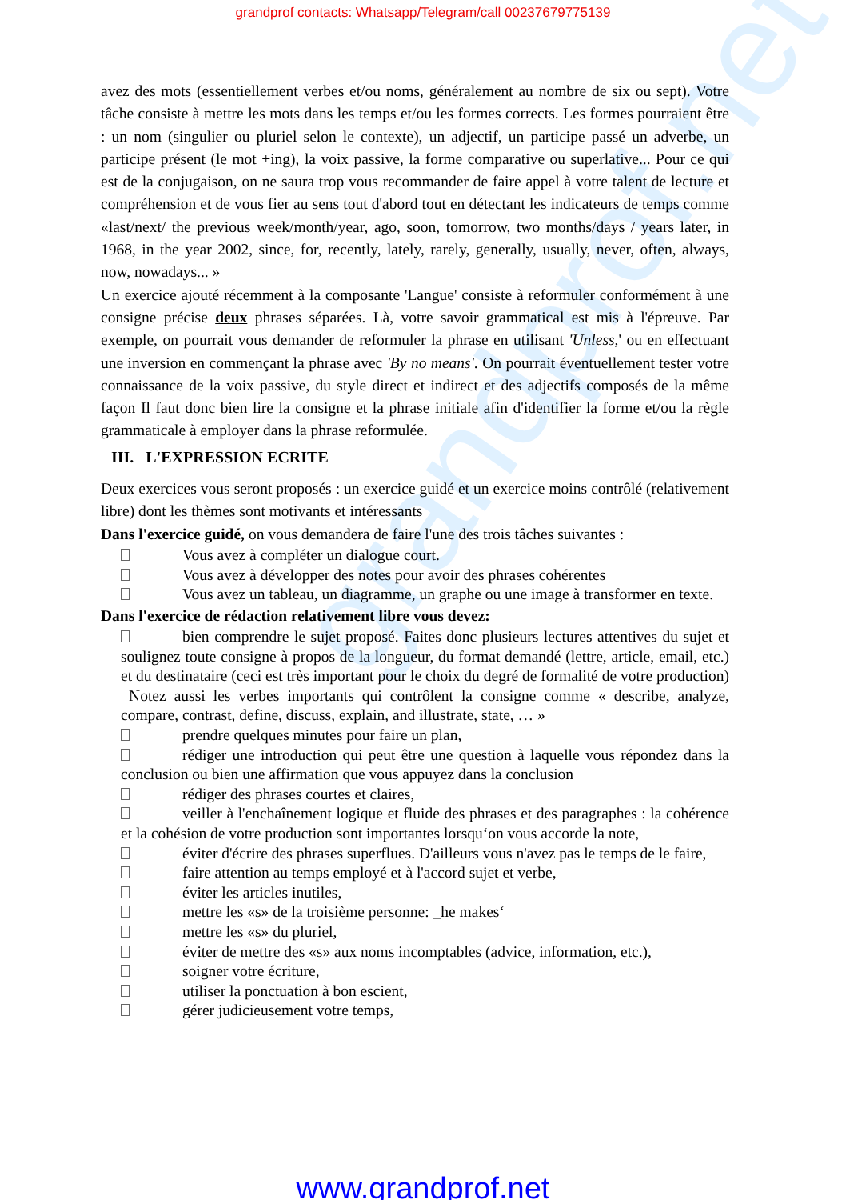grandprof contacts: Whatsapp/Telegram/call 00237679775139
grandprof.net
avez des mots (essentiellement verbes et/ou noms, généralement au nombre de six ou sept). Votre tâche consiste à mettre les mots dans les temps et/ou les formes corrects. Les formes pourraient être : un nom (singulier ou pluriel selon le contexte), un adjectif, un participe passé un adverbe, un participe présent (le mot +ing), la voix passive, la forme comparative ou superlative... Pour ce qui est de la conjugaison, on ne saura trop vous recommander de faire appel à votre talent de lecture et compréhension et de vous fier au sens tout d'abord tout en détectant les indicateurs de temps comme «last/next/ the previous week/month/year, ago, soon, tomorrow, two months/days / years later, in 1968, in the year 2002, since, for, recently, lately, rarely, generally, usually, never, often, always, now, nowadays... »
Un exercice ajouté récemment à la composante 'Langue' consiste à reformuler conformément à une consigne précise deux phrases séparées. Là, votre savoir grammatical est mis à l'épreuve. Par exemple, on pourrait vous demander de reformuler la phrase en utilisant 'Unless,' ou en effectuant une inversion en commençant la phrase avec 'By no means'. On pourrait éventuellement tester votre connaissance de la voix passive, du style direct et indirect et des adjectifs composés de la même façon Il faut donc bien lire la consigne et la phrase initiale afin d'identifier la forme et/ou la règle grammaticale à employer dans la phrase reformulée.
III. L'EXPRESSION ECRITE
Deux exercices vous seront proposés : un exercice guidé et un exercice moins contrôlé (relativement libre) dont les thèmes sont motivants et intéressants
Dans l'exercice guidé, on vous demandera de faire l'une des trois tâches suivantes :
Vous avez à compléter un dialogue court.
Vous avez à développer des notes pour avoir des phrases cohérentes
Vous avez un tableau, un diagramme, un graphe ou une image à transformer en texte.
Dans l'exercice de rédaction relativement libre vous devez:
bien comprendre le sujet proposé. Faites donc plusieurs lectures attentives du sujet et soulignez toute consigne à propos de la longueur, du format demandé (lettre, article, email, etc.) et du destinataire (ceci est très important pour le choix du degré de formalité de votre production) Notez aussi les verbes importants qui contrôlent la consigne comme « describe, analyze, compare, contrast, define, discuss, explain, and illustrate, state, … »
prendre quelques minutes pour faire un plan,
rédiger une introduction qui peut être une question à laquelle vous répondez dans la conclusion ou bien une affirmation que vous appuyez dans la conclusion
rédiger des phrases courtes et claires,
veiller à l'enchaînement logique et fluide des phrases et des paragraphes : la cohérence et la cohésion de votre production sont importantes lorsqu‘on vous accorde la note,
éviter d'écrire des phrases superflues. D'ailleurs vous n'avez pas le temps de le faire,
faire attention au temps employé et à l'accord sujet et verbe,
éviter les articles inutiles,
mettre les «s» de la troisième personne: _he makes‘
mettre les «s» du pluriel,
éviter de mettre des «s» aux noms incomptables (advice, information, etc.),
soigner votre écriture,
utiliser la ponctuation à bon escient,
gérer judicieusement votre temps,
www.grandprof.net